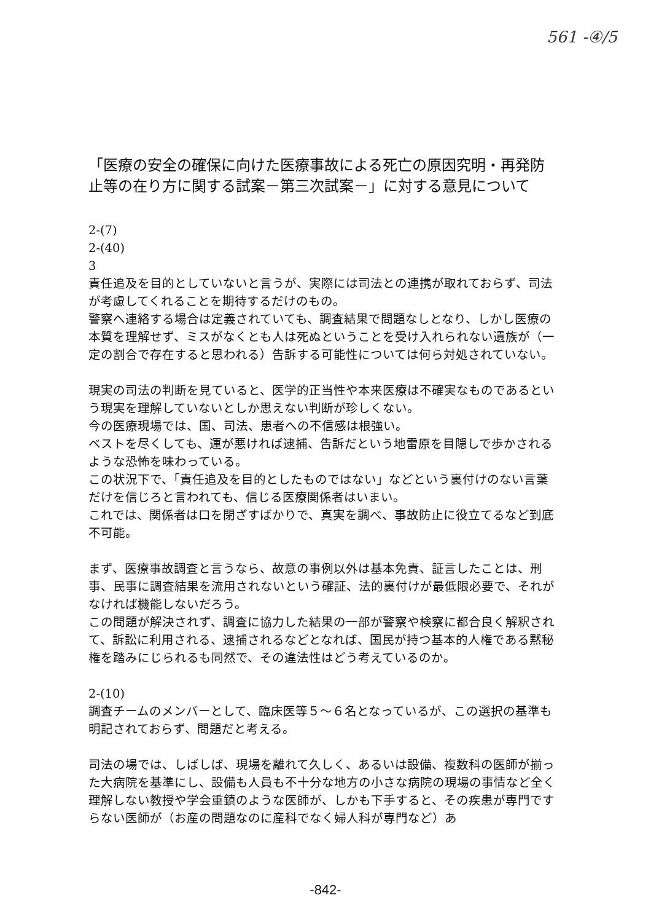561 -④/5
「医療の安全の確保に向けた医療事故による死亡の原因究明・再発防止等の在り方に関する試案－第三次試案－」に対する意見について
2-(7)
2-(40)
3
責任追及を目的としていないと言うが、実際には司法との連携が取れておらず、司法が考慮してくれることを期待するだけのもの。
警察へ連絡する場合は定義されていても、調査結果で問題なしとなり、しかし医療の本質を理解せず、ミスがなくとも人は死ぬということを受け入れられない遺族が（一定の割合で存在すると思われる）告訴する可能性については何ら対処されていない。
現実の司法の判断を見ていると、医学的正当性や本来医療は不確実なものであるという現実を理解していないとしか思えない判断が珍しくない。
今の医療現場では、国、司法、患者への不信感は根強い。
ベストを尽くしても、運が悪ければ逮捕、告訴だという地雷原を目隠しで歩かされるような恐怖を味わっている。
この状況下で、「責任追及を目的としたものではない」などという裏付けのない言葉だけを信じろと言われても、信じる医療関係者はいまい。
これでは、関係者は口を閉ざすばかりで、真実を調べ、事故防止に役立てるなど到底不可能。
まず、医療事故調査と言うなら、故意の事例以外は基本免責、証言したことは、刑事、民事に調査結果を流用されないという確証、法的裏付けが最低限必要で、それがなければ機能しないだろう。
この問題が解決されず、調査に協力した結果の一部が警察や検察に都合良く解釈されて、訴訟に利用される、逮捕されるなどとなれば、国民が持つ基本的人権である黙秘権を踏みにじられるも同然で、その違法性はどう考えているのか。
2-(10)
調査チームのメンバーとして、臨床医等５～６名となっているが、この選択の基準も明記されておらず、問題だと考える。
司法の場では、しばしば、現場を離れて久しく、あるいは設備、複数科の医師が揃った大病院を基準にし、設備も人員も不十分な地方の小さな病院の現場の事情など全く理解しない教授や学会重鎮のような医師が、しかも下手すると、その疾患が専門ですらない医師が（お産の問題なのに産科でなく婦人科が専門など）あ
-842-